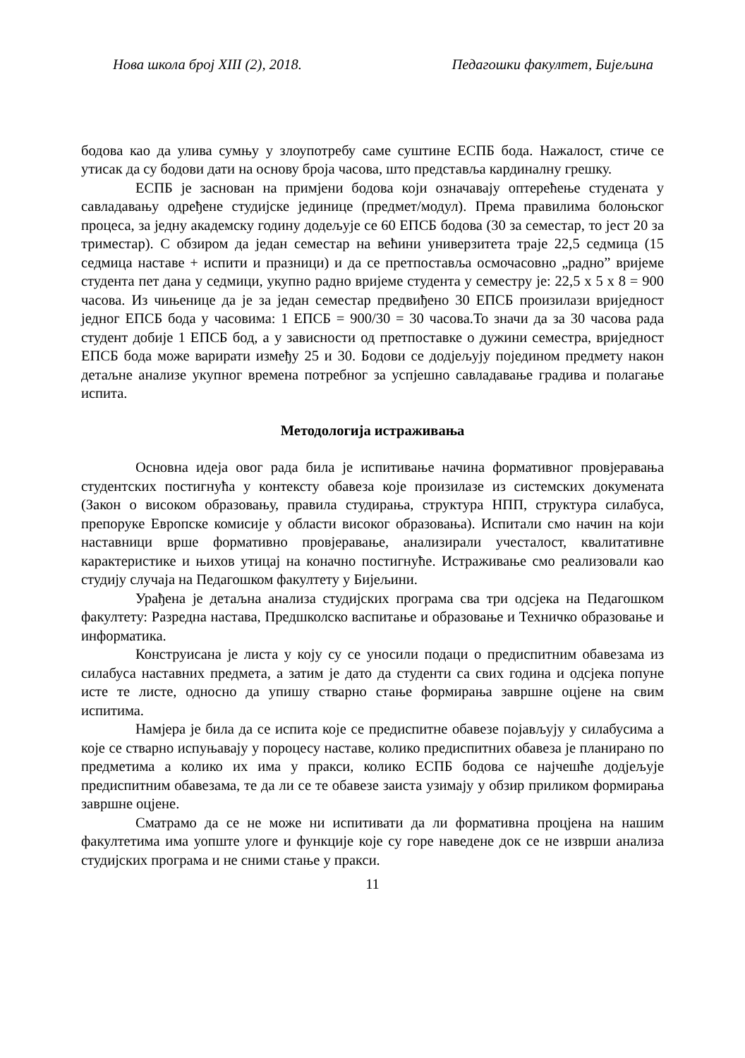Нова школа број XIII (2), 2018. Педагошки факултет, Бијељина
бодова као да улива сумњу у злоупотребу саме суштине ЕСПБ бода. Нажалост, стиче се утисак да су бодови дати на основу броја часова, што представља кардиналну грешку.
ЕСПБ је заснован на примјени бодова који означавају оптерећење студената у савладавању одређене студијске јединице (предмет/модул). Према правилима болоњског процеса, за једну академску годину додељује се 60 ЕПСБ бодова (30 за семестар, то јест 20 за триместар). С обзиром да један семестар на већини универзитета траје 22,5 седмица (15 седмица наставе + испити и празници) и да се претпоставља осмочасовно „радно” вријеме студента пет дана у седмици, укупно радно вријеме студента у семестру је: 22,5 x 5 x 8 = 900 часова. Из чињенице да је за један семестар предвиђено 30 ЕПСБ произилази вриједност једног ЕПСБ бода у часовима: 1 ЕПСБ = 900/30 = 30 часова.То значи да за 30 часова рада студент добије 1 ЕПСБ бод, а у зависности од претпоставке о дужини семестра, вриједност ЕПСБ бода може варирати између 25 и 30. Бодови се додјељују поједином предмету након детаљне анализе укупног времена потребног за успјешно савладавање градива и полагање испита.
Методологија истраживања
Основна идеја овог рада била је испитивање начина формативног провјеравања студентских постигнућа у контексту обавеза које произилазе из системских докумената (Закон о високом образовању, правила студирања, структура НПП, структура силабуса, препоруке Европске комисије у области високог образовања). Испитали смо начин на који наставници врше формативно провјеравање, анализирали учесталост, квалитативне карактеристике и њихов утицај на коначно постигнуће. Истраживање смо реализовали као студију случаја на Педагошком факултету у Бијељини.
Урађена је детаљна анализа студијских програма сва три одсјека на Педагошком факултету: Разредна настава, Предшколско васпитање и образовање и Техничко образовање и информатика.
Конструисана је листа у коју су се уносили подаци о предиспитним обавезама из силабуса наставних предмета, а затим је дато да студенти са свих година и одсјека попуне исте те листе, односно да упишу стварно стање формирања завршне оцјене на свим испитима.
Намјера је била да се испита које се предиспитне обавезе појављују у силабусима а које се стварно испуњавају у пороцесу наставе, колико предиспитних обавеза је планирано по предметима а колико их има у пракси, колико ЕСПБ бодова се најчешће додјељује предиспитним обавезама, те да ли се те обавезе заиста узимају у обзир приликом формирања завршне оцјене.
Сматрамо да се не може ни испитивати да ли формативна процјена на нашим факултетима има уопште улоге и функције које су горе наведене док се не изврши анализа студијских програма и не сними стање у пракси.
11